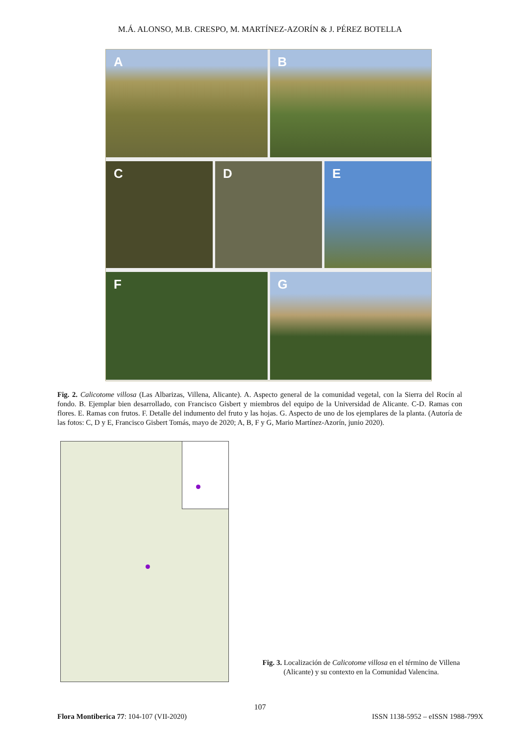M.Á. ALONSO, M.B. CRESPO, M. MARTÍNEZ-AZORÍN & J. PÉREZ BOTELLA
A
B
C
D
E
F
G
Fig. 2. Calicotome villosa (Las Albarizas, Villena, Alicante). A. Aspecto general de la comunidad vegetal, con la Sierra del Rocín al fondo. B. Ejemplar bien desarrollado, con Francisco Gisbert y miembros del equipo de la Universidad de Alicante. C-D. Ramas con flores. E. Ramas con frutos. F. Detalle del indumento del fruto y las hojas. G. Aspecto de uno de los ejemplares de la planta. (Autoría de las fotos: C, D y E, Francisco Gisbert Tomás, mayo de 2020; A, B, F y G, Mario Martínez-Azorín, junio 2020).
Fig. 3. Localización de Calicotome villosa en el término de Villena (Alicante) y su contexto en la Comunidad Valencina.
107
Flora Montiberica 77: 104-107 (VII-2020) ISSN 1138-5952 – eISSN 1988-799X